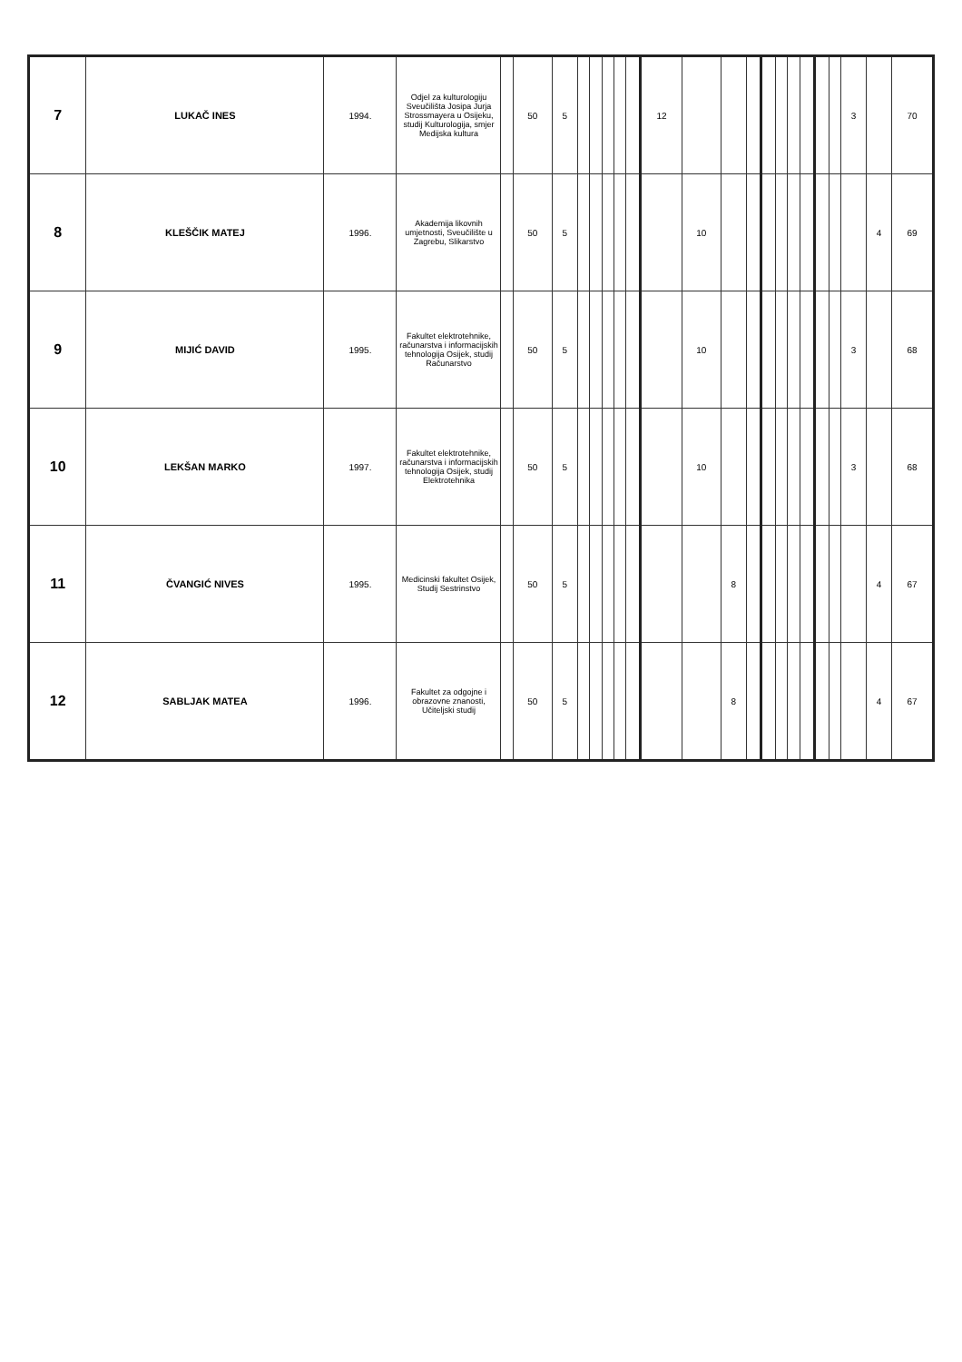| 7 | LUKAČ INES | 1994. | Odjel za kulturologiju Sveučilišta Josipa Jurja Strossmayera u Osijeku, studij Kulturologija, smjer Medijska kultura | | 50 | 5 | | | | | | 12 | | | | | | | | | | 3 | | 70 |
| 8 | KLEŠČIK MATEJ | 1996. | Akademija likovnih umjetnosti, Sveučilište u Zagrebu, Slikarstvo | | 50 | 5 | | | | | | | 10 | | | | | | | | | | 4 | 69 |
| 9 | MIJIĆ DAVID | 1995. | Fakultet elektrotehnike, računarstva i informacijskih tehnologija Osijek, studij Računarstvo | | 50 | 5 | | | | | | | 10 | | | | | | | | | 3 | | 68 |
| 10 | LEKŠAN MARKO | 1997. | Fakultet elektrotehnike, računarstva i informacijskih tehnologija Osijek, studij Elektrotehnika | | 50 | 5 | | | | | | | 10 | | | | | | | | | 3 | | 68 |
| 11 | ČVANGIĆ NIVES | 1995. | Medicinski fakultet Osijek, Studij Sestrinstvo | | 50 | 5 | | | | | | | | 8 | | | | | | | | | 4 | 67 |
| 12 | SABLJAK MATEA | 1996. | Fakultet za odgojne i obrazovne znanosti, Učiteljski studij | | 50 | 5 | | | | | | | | 8 | | | | | | | | | 4 | 67 |